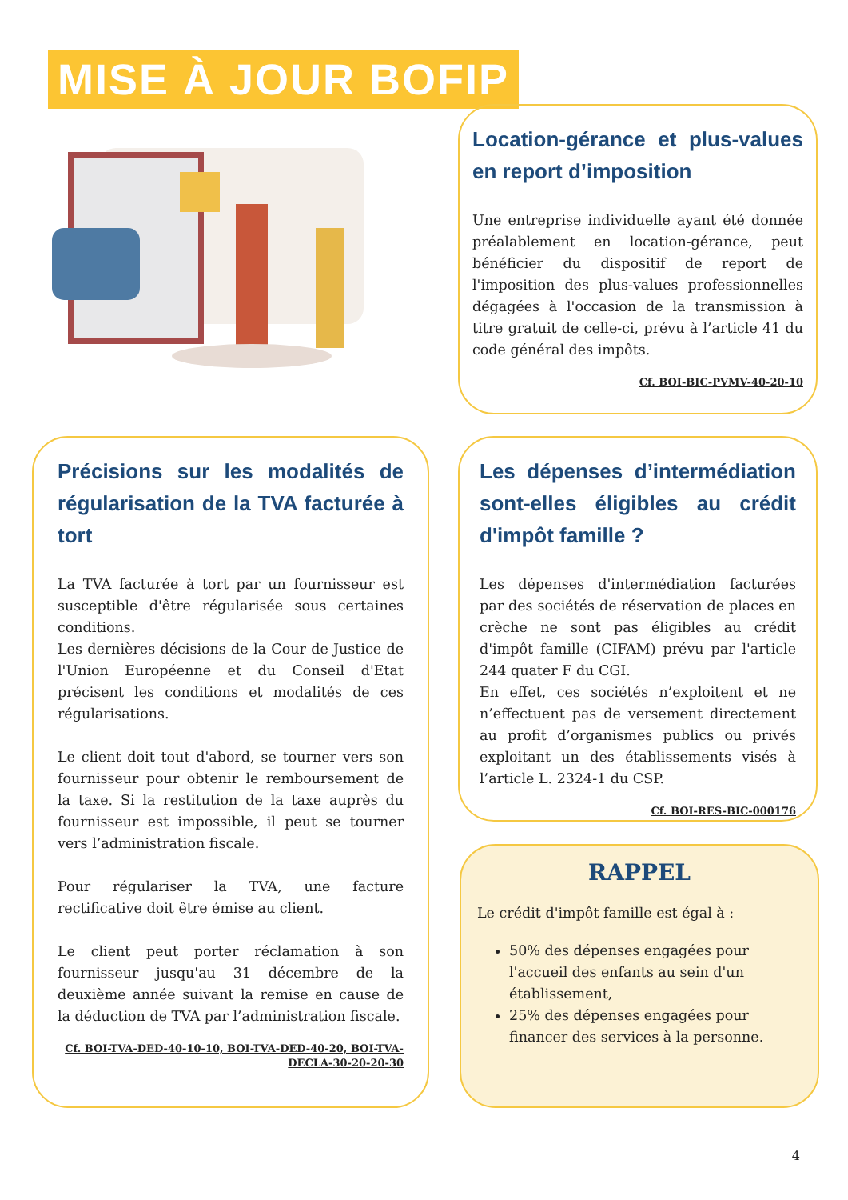MISE À JOUR BOFIP
Location-gérance et plus-values en report d’imposition
Une entreprise individuelle ayant été donnée préalablement en location-gérance, peut bénéficier du dispositif de report de l'imposition des plus-values professionnelles dégagées à l'occasion de la transmission à titre gratuit de celle-ci, prévu à l’article 41 du code général des impôts.
Cf. BOI-BIC-PVMV-40-20-10
Précisions sur les modalités de régularisation de la TVA facturée à tort
La TVA facturée à tort par un fournisseur est susceptible d'être régularisée sous certaines conditions.
Les dernières décisions de la Cour de Justice de l'Union Européenne et du Conseil d'Etat précisent les conditions et modalités de ces régularisations.
Le client doit tout d'abord, se tourner vers son fournisseur pour obtenir le remboursement de la taxe. Si la restitution de la taxe auprès du fournisseur est impossible, il peut se tourner vers l’administration fiscale.
Pour régulariser la TVA, une facture rectificative doit être émise au client.
Le client peut porter réclamation à son fournisseur jusqu'au 31 décembre de la deuxième année suivant la remise en cause de la déduction de TVA par l’administration fiscale.
Cf. BOI-TVA-DED-40-10-10, BOI-TVA-DED-40-20, BOI-TVA-DECLA-30-20-20-30
Les dépenses d’intermédiation sont-elles éligibles au crédit d'impôt famille ?
Les dépenses d'intermédiation facturées par des sociétés de réservation de places en crèche ne sont pas éligibles au crédit d'impôt famille (CIFAM) prévu par l'article 244 quater F du CGI.
En effet, ces sociétés n’exploitent et ne n’effectuent pas de versement directement au profit d’organismes publics ou privés exploitant un des établissements visés à l’article L. 2324-1 du CSP.
Cf. BOI-RES-BIC-000176
RAPPEL
Le crédit d'impôt famille est égal à :
50% des dépenses engagées pour l'accueil des enfants au sein d'un établissement,
25% des dépenses engagées pour financer des services à la personne.
4